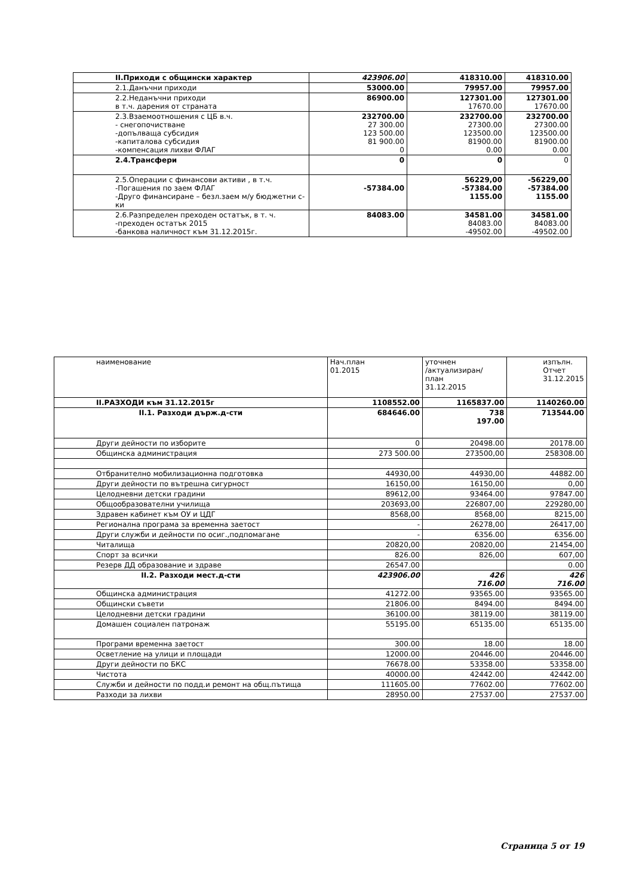| II.Приходи с общински характер | 423906.00 | 418310.00 | 418310.00 |
| 2.1.Данъчни приходи | 53000.00 | 79957.00 | 79957.00 |
| 2.2.Неданъчни приходи в т.ч. дарения от страната | 86900.00 | 127301.00 17670.00 | 127301.00 17670.00 |
| 2.3.Взаемоотношения с ЦБ в.ч. - снегопочистване -допълваща субсидия -капиталова субсидия -компенсация лихви ФЛАГ | 232700.00 27 300.00 123 500.00 81 900.00 0 | 232700.00 27300.00 123500.00 81900.00 0.00 | 232700.00 27300.00 123500.00 81900.00 0.00 |
| 2.4.Трансфери | 0 | 0 | 0 |
| 2.5.Операции с финансови активи , в т.ч. -Погашения по заем ФЛАГ -Друго финансиране – безл.заем м/у бюджетни с-ки | -57384.00 | 56229,00 -57384.00 1155.00 | -56229,00 -57384.00 1155.00 |
| 2.6.Разпределен преходен остатък, в т. ч. -преходен остатък 2015 -банкова наличност към 31.12.2015г. | 84083.00 | 34581.00 84083.00 -49502.00 | 34581.00 84083.00 -49502.00 |
| наименование | Нач.план 01.2015 | уточнен /актуализиран/ план 31.12.2015 | изпълн. Отчет 31.12.2015 |
| --- | --- | --- | --- |
| II.РАЗХОДИ към 31.12.2015г | 1108552.00 | 1165837.00 | 1140260.00 |
| II.1. Разходи държ.д-сти | 684646.00 | 738 197.00 | 713544.00 |
| Други дейности по изборите | 0 | 20498.00 | 20178.00 |
| Общинска администрация | 273 500.00 | 273500,00 | 258308.00 |
| Отбранително мобилизационна подготовка | 44930,00 | 44930,00 | 44882.00 |
| Други дейности по вътрешна сигурност | 16150,00 | 16150,00 | 0,00 |
| Целодневни детски градини | 89612,00 | 93464.00 | 97847.00 |
| Общообразователни училища | 203693,00 | 226807,00 | 229280,00 |
| Здравен кабинет към ОУ и ЦДГ | 8568,00 | 8568,00 | 8215,00 |
| Регионална програма за временна заетост | - | 26278,00 | 26417,00 |
| Други служби и дейности по осиг.,подпомагане | - | 6356.00 | 6356.00 |
| Читалища | 20820,00 | 20820,00 | 21454,00 |
| Спорт за всички | 826.00 | 826,00 | 607,00 |
| Резерв ДД образование и здраве | 26547.00 | | 0.00 |
| II.2. Разходи мест.д-сти | 423906.00 | 426 716.00 | 426 716.00 |
| Общинска администрация | 41272.00 | 93565.00 | 93565.00 |
| Общински съвети | 21806.00 | 8494.00 | 8494.00 |
| Целодневни детски градини | 36100.00 | 38119.00 | 38119.00 |
| Домашен социален патронаж | 55195.00 | 65135.00 | 65135.00 |
| Програми временна заетост | 300.00 | 18.00 | 18.00 |
| Осветление на улици и площади | 12000.00 | 20446.00 | 20446.00 |
| Други дейности по БКС | 76678.00 | 53358.00 | 53358.00 |
| Чистота | 40000.00 | 42442.00 | 42442.00 |
| Служби и дейности по подд.и ремонт на общ.пътища | 111605.00 | 77602.00 | 77602.00 |
| Разходи за лихви | 28950.00 | 27537.00 | 27537.00 |
Страница 5 от 19